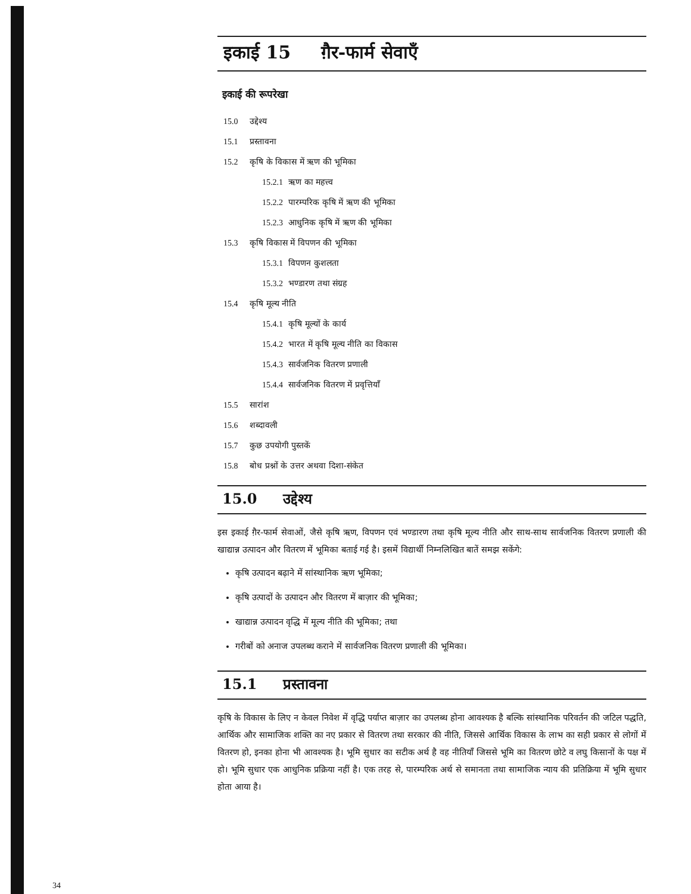इकाई 15 ग़ैर-फार्म सेवाएँ
इकाई की रूपरेखा
15.0 उद्देश्य
15.1 प्रस्तावना
15.2 कृषि के विकास में ऋण की भूमिका
15.2.1 ऋण का महत्त्व
15.2.2 पारम्परिक कृषि में ऋण की भूमिका
15.2.3 आधुनिक कृषि में ऋण की भूमिका
15.3 कृषि विकास में विपणन की भूमिका
15.3.1 विपणन कुशलता
15.3.2 भण्डारण तथा संग्रह
15.4 कृषि मूल्य नीति
15.4.1 कृषि मूल्यों के कार्य
15.4.2 भारत में कृषि मूल्य नीति का विकास
15.4.3 सार्वजनिक वितरण प्रणाली
15.4.4 सार्वजनिक वितरण में प्रवृत्तियाँ
15.5 सारांश
15.6 शब्दावली
15.7 कुछ उपयोगी पुस्तकें
15.8 बोध प्रश्नों के उत्तर अथवा दिशा-संकेत
15.0 उद्देश्य
इस इकाई ग़ैर-फार्म सेवाओं, जैसे कृषि ऋण, विपणन एवं भण्डारण तथा कृषि मूल्य नीति और साथ-साथ सार्वजनिक वितरण प्रणाली की खाद्यान्न उत्पादन और वितरण में भूमिका बताई गई है। इसमें विद्यार्थी निम्नलिखित बातें समझ सकेंगे:
कृषि उत्पादन बढ़ाने में सांस्थानिक ऋण भूमिका;
कृषि उत्पादों के उत्पादन और वितरण में बाज़ार की भूमिका;
खाद्यान्न उत्पादन वृद्धि में मूल्य नीति की भूमिका; तथा
गरीबों को अनाज उपलब्ध कराने में सार्वजनिक वितरण प्रणाली की भूमिका।
15.1 प्रस्तावना
कृषि के विकास के लिए न केवल निवेश में वृद्धि पर्याप्त बाज़ार का उपलब्ध होना आवश्यक है बल्कि सांस्थानिक परिवर्तन की जटिल पद्धति, आर्थिक और सामाजिक शक्ति का नए प्रकार से वितरण तथा सरकार की नीति, जिससे आर्थिक विकास के लाभ का सही प्रकार से लोगों में वितरण हो, इनका होना भी आवश्यक है। भूमि सुधार का सटीक अर्थ है वह नीतियाँ जिससे भूमि का वितरण छोटे व लघु किसानों के पक्ष में हो। भूमि सुधार एक आधुनिक प्रक्रिया नहीं है। एक तरह से, पारम्परिक अर्थ से समानता तथा सामाजिक न्याय की प्रतिक्रिया में भूमि सुधार होता आया है।
34